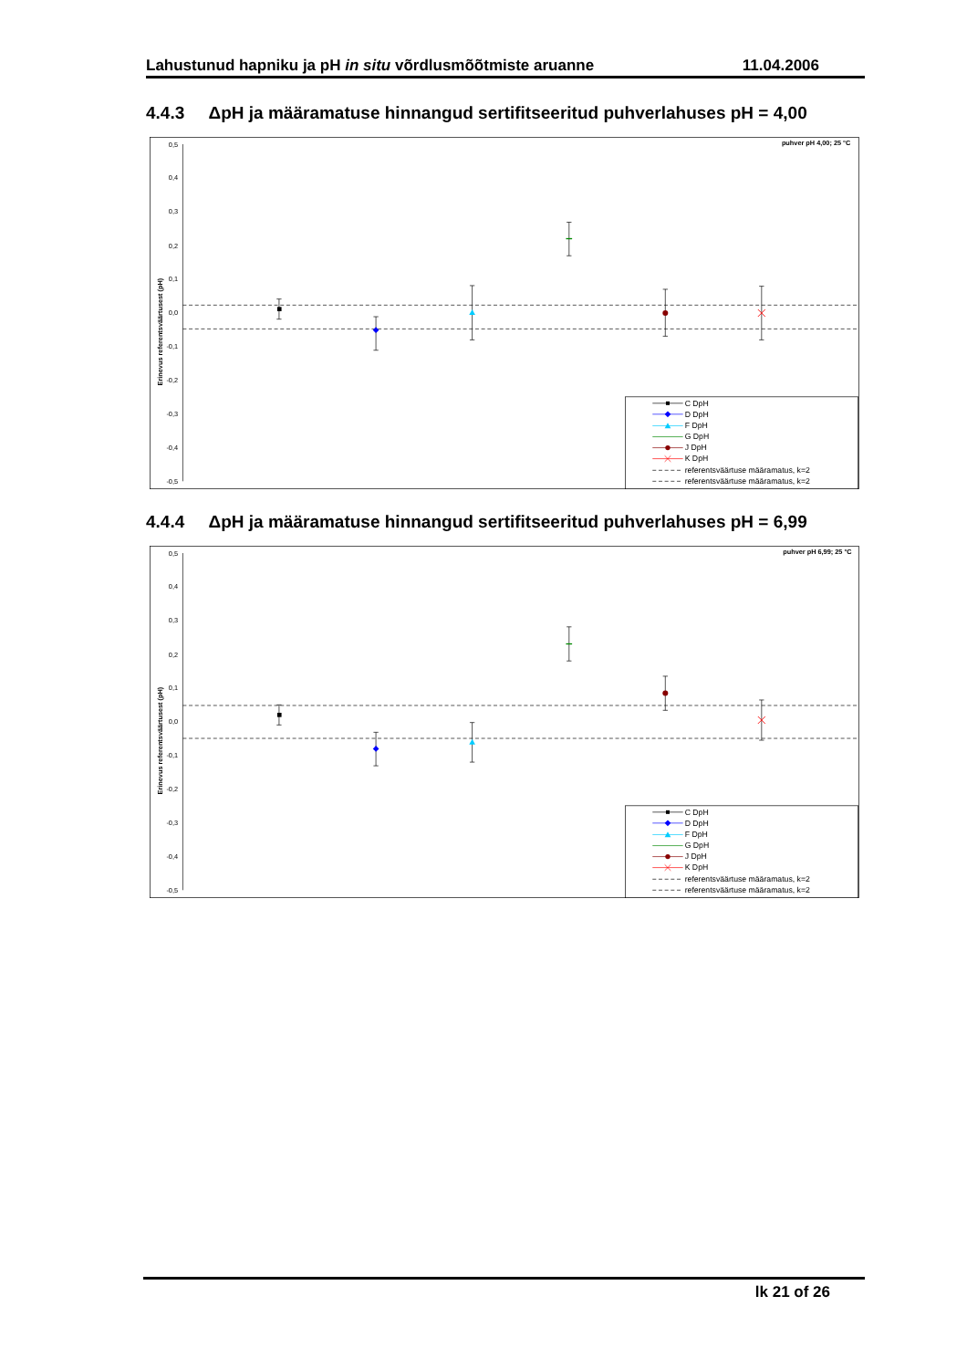Lahustunud hapniku ja pH in situ võrdlusmõõtmiste aruanne 11.04.2006
4.4.3 ΔpH ja määramatuse hinnangud sertifitseeritud puhverlahuses pH = 4,00
0,5
0,4
0,3
0,2
0,1
0,0
-0,1
-0,2
-0,3
-0,4
-0,5
Erinevus referentsväärtusest (pH)
puhver pH 4,00; 25 °C
C DpH
D DpH
F DpH
G DpH
J DpH
K DpH
referentsväärtuse määramatus, k=2
referentsväärtuse määramatus, k=2
4.4.4 ΔpH ja määramatuse hinnangud sertifitseeritud puhverlahuses pH = 6,99
0,5
0,4
0,3
0,2
0,1
0,0
-0,1
-0,2
-0,3
-0,4
-0,5
Erinevus referentsväärtusest (pH)
puhver pH 6,99; 25 °C
C DpH
D DpH
F DpH
G DpH
J DpH
K DpH
referentsväärtuse määramatus, k=2
referentsväärtuse määramatus, k=2
lk 21 of 26